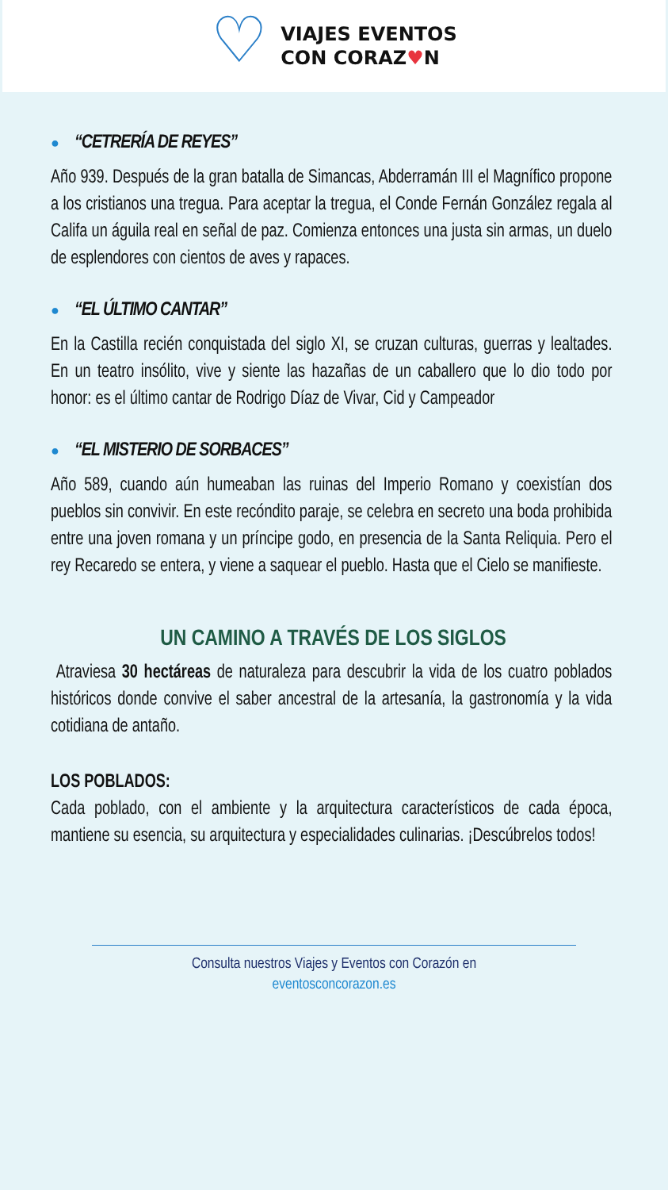♡
VIAJES EVENTOS
CON CORAZ♥N
● “CETRERÍA DE REYES”
Año 939. Después de la gran batalla de Simancas, Abderramán III el Magnífico propone a los cristianos una tregua. Para aceptar la tregua, el Conde Fernán González regala al Califa un águila real en señal de paz. Comienza entonces una justa sin armas, un duelo de esplendores con cientos de aves y rapaces.
● “EL ÚLTIMO CANTAR”
En la Castilla recién conquistada del siglo XI, se cruzan culturas, guerras y lealtades. En un teatro insólito, vive y siente las hazañas de un caballero que lo dio todo por honor: es el último cantar de Rodrigo Díaz de Vivar, Cid y Campeador
● “EL MISTERIO DE SORBACES”
Año 589, cuando aún humeaban las ruinas del Imperio Romano y coexistían dos pueblos sin convivir. En este recóndito paraje, se celebra en secreto una boda prohibida entre una joven romana y un príncipe godo, en presencia de la Santa Reliquia. Pero el rey Recaredo se entera, y viene a saquear el pueblo. Hasta que el Cielo se manifieste.
UN CAMINO A TRAVÉS DE LOS SIGLOS
Atraviesa 30 hectáreas de naturaleza para descubrir la vida de los cuatro poblados históricos donde convive el saber ancestral de la artesanía, la gastronomía y la vida cotidiana de antaño.
LOS POBLADOS:
Cada poblado, con el ambiente y la arquitectura característicos de cada época, mantiene su esencia, su arquitectura y especialidades culinarias. ¡Descúbrelos todos!
Consulta nuestros Viajes y Eventos con Corazón en
eventosconcorazon.es